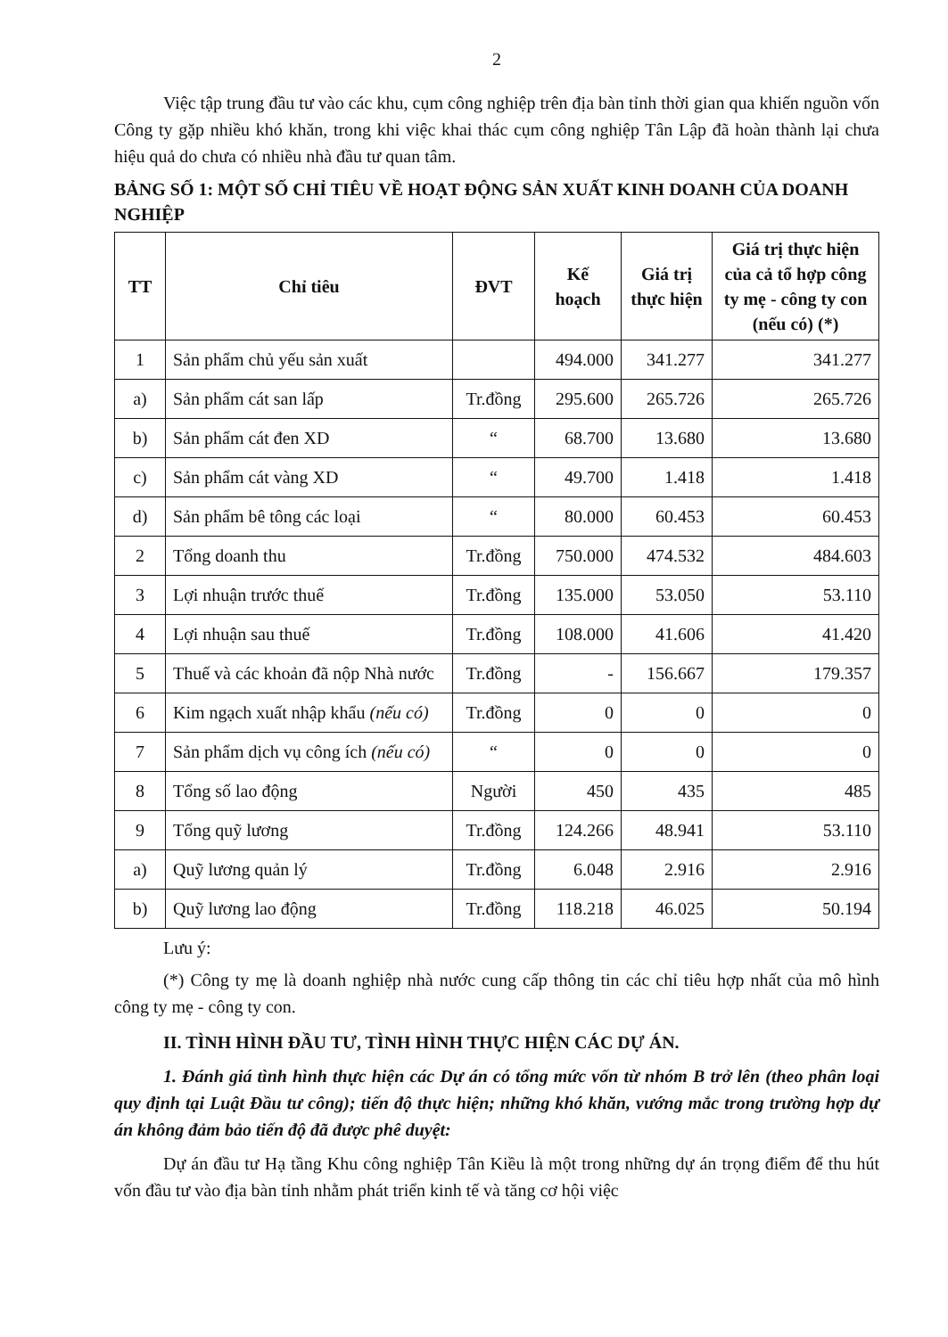2
Việc tập trung đầu tư vào các khu, cụm công nghiệp trên địa bàn tỉnh thời gian qua khiến nguồn vốn Công ty gặp nhiều khó khăn, trong khi việc khai thác cụm công nghiệp Tân Lập đã hoàn thành lại chưa hiệu quả do chưa có nhiều nhà đầu tư quan tâm.
BẢNG SỐ 1: MỘT SỐ CHỈ TIÊU VỀ HOẠT ĐỘNG SẢN XUẤT KINH DOANH CỦA DOANH NGHIỆP
| TT | Chỉ tiêu | ĐVT | Kế hoạch | Giá trị thực hiện | Giá trị thực hiện của cả tổ hợp công ty mẹ - công ty con (nếu có) (*) |
| --- | --- | --- | --- | --- | --- |
| 1 | Sản phẩm chủ yếu sản xuất | | 494.000 | 341.277 | 341.277 |
| a) | Sản phẩm cát san lấp | Tr.đồng | 295.600 | 265.726 | 265.726 |
| b) | Sản phẩm cát đen XD | “ | 68.700 | 13.680 | 13.680 |
| c) | Sản phẩm cát vàng XD | “ | 49.700 | 1.418 | 1.418 |
| d) | Sản phẩm bê tông các loại | “ | 80.000 | 60.453 | 60.453 |
| 2 | Tổng doanh thu | Tr.đồng | 750.000 | 474.532 | 484.603 |
| 3 | Lợi nhuận trước thuế | Tr.đồng | 135.000 | 53.050 | 53.110 |
| 4 | Lợi nhuận sau thuế | Tr.đồng | 108.000 | 41.606 | 41.420 |
| 5 | Thuế và các khoản đã nộp Nhà nước | Tr.đồng | - | 156.667 | 179.357 |
| 6 | Kim ngạch xuất nhập khẩu (nếu có) | Tr.đồng | 0 | 0 | 0 |
| 7 | Sản phẩm dịch vụ công ích (nếu có) | “ | 0 | 0 | 0 |
| 8 | Tổng số lao động | Người | 450 | 435 | 485 |
| 9 | Tổng quỹ lương | Tr.đồng | 124.266 | 48.941 | 53.110 |
| a) | Quỹ lương quản lý | Tr.đồng | 6.048 | 2.916 | 2.916 |
| b) | Quỹ lương lao động | Tr.đồng | 118.218 | 46.025 | 50.194 |
Lưu ý:
(*) Công ty mẹ là doanh nghiệp nhà nước cung cấp thông tin các chỉ tiêu hợp nhất của mô hình công ty mẹ - công ty con.
II. TÌNH HÌNH ĐẦU TƯ, TÌNH HÌNH THỰC HIỆN CÁC DỰ ÁN.
1. Đánh giá tình hình thực hiện các Dự án có tổng mức vốn từ nhóm B trở lên (theo phân loại quy định tại Luật Đầu tư công); tiến độ thực hiện; những khó khăn, vướng mắc trong trường hợp dự án không đảm bảo tiến độ đã được phê duyệt:
Dự án đầu tư Hạ tầng Khu công nghiệp Tân Kiều là một trong những dự án trọng điểm để thu hút vốn đầu tư vào địa bàn tỉnh nhằm phát triển kinh tế và tăng cơ hội việc